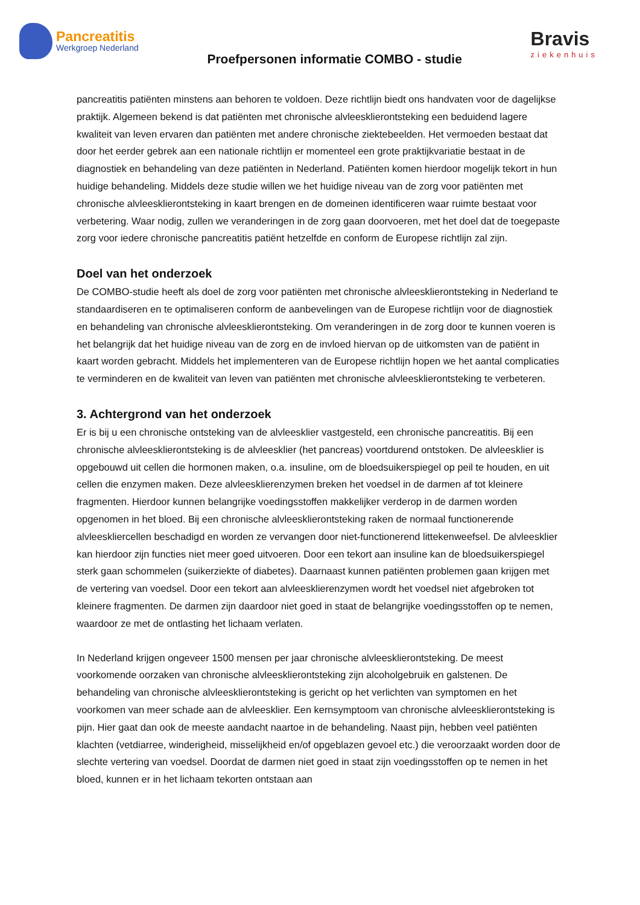Pancreatitis
Werkgroep Nederland
Proefpersonen informatie COMBO - studie
Bravis
ziekenhuis
pancreatitis patiënten minstens aan behoren te voldoen. Deze richtlijn biedt ons handvaten voor de dagelijkse praktijk. Algemeen bekend is dat patiënten met chronische alvleesklierontsteking een beduidend lagere kwaliteit van leven ervaren dan patiënten met andere chronische ziektebeelden. Het vermoeden bestaat dat door het eerder gebrek aan een nationale richtlijn er momenteel een grote praktijkvariatie bestaat in de diagnostiek en behandeling van deze patiënten in Nederland. Patiënten komen hierdoor mogelijk tekort in hun huidige behandeling. Middels deze studie willen we het huidige niveau van de zorg voor patiënten met chronische alvleesklierontsteking in kaart brengen en de domeinen identificeren waar ruimte bestaat voor verbetering. Waar nodig, zullen we veranderingen in de zorg gaan doorvoeren, met het doel dat de toegepaste zorg voor iedere chronische pancreatitis patiënt hetzelfde en conform de Europese richtlijn zal zijn.
Doel van het onderzoek
De COMBO-studie heeft als doel de zorg voor patiënten met chronische alvleesklierontsteking in Nederland te standaardiseren en te optimaliseren conform de aanbevelingen van de Europese richtlijn voor de diagnostiek en behandeling van chronische alvleesklierontsteking. Om veranderingen in de zorg door te kunnen voeren is het belangrijk dat het huidige niveau van de zorg en de invloed hiervan op de uitkomsten van de patiënt in kaart worden gebracht. Middels het implementeren van de Europese richtlijn hopen we het aantal complicaties te verminderen en de kwaliteit van leven van patiënten met chronische alvleesklierontsteking te verbeteren.
3. Achtergrond van het onderzoek
Er is bij u een chronische ontsteking van de alvleesklier vastgesteld, een chronische pancreatitis. Bij een chronische alvleesklierontsteking is de alvleesklier (het pancreas) voortdurend ontstoken. De alvleesklier is opgebouwd uit cellen die hormonen maken, o.a. insuline, om de bloedsuikerspiegel op peil te houden, en uit cellen die enzymen maken. Deze alvleesklierenzymen breken het voedsel in de darmen af tot kleinere fragmenten. Hierdoor kunnen belangrijke voedingsstoffen makkelijker verderop in de darmen worden opgenomen in het bloed. Bij een chronische alvleesklierontsteking raken de normaal functionerende alvleesklier­cellen beschadigd en worden ze vervangen door niet-functionerend littekenweefsel. De alvleesklier kan hierdoor zijn functies niet meer goed uitvoeren. Door een tekort aan insuline kan de bloedsuikerspiegel sterk gaan schommelen (suikerziekte of diabetes). Daarnaast kunnen patiënten problemen gaan krijgen met de vertering van voedsel. Door een tekort aan alvleesklierenzymen wordt het voedsel niet afgebroken tot kleinere fragmenten. De darmen zijn daardoor niet goed in staat de belangrijke voedingsstoffen op te nemen, waardoor ze met de ontlasting het lichaam verlaten.
In Nederland krijgen ongeveer 1500 mensen per jaar chronische alvleesklierontsteking. De meest voorkomende oorzaken van chronische alvleesklierontsteking zijn alcoholgebruik en galstenen. De behandeling van chronische alvleesklierontsteking is gericht op het verlichten van symptomen en het voorkomen van meer schade aan de alvleesklier. Een kernsymptoom van chronische alvleesklierontsteking is pijn. Hier gaat dan ook de meeste aandacht naartoe in de behandeling. Naast pijn, hebben veel patiënten klachten (vetdiarree, winderigheid, misselijkheid en/of opgeblazen gevoel etc.) die veroorzaakt worden door de slechte vertering van voedsel. Doordat de darmen niet goed in staat zijn voedingsstoffen op te nemen in het bloed, kunnen er in het lichaam tekorten ontstaan aan